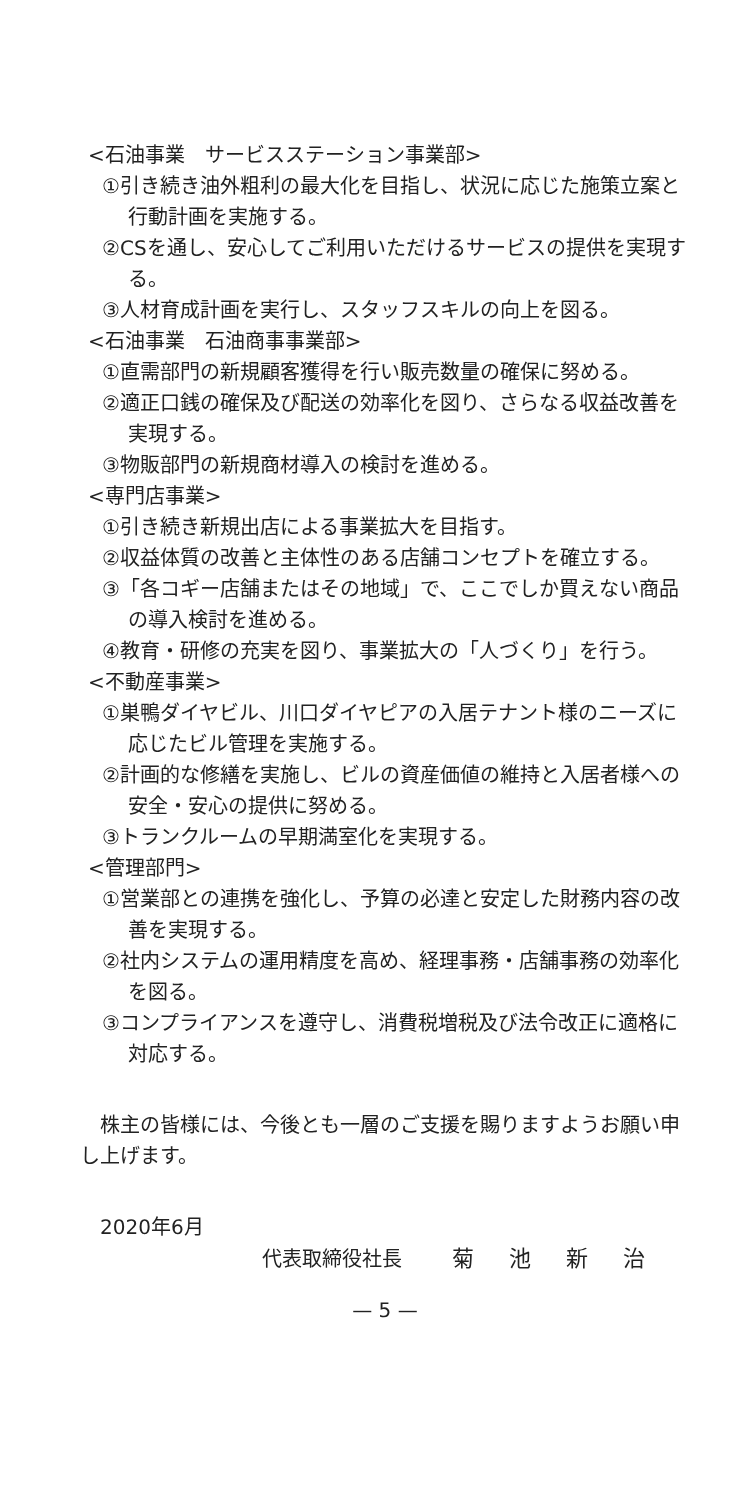<石油事業　サービスステーション事業部>
①引き続き油外粗利の最大化を目指し、状況に応じた施策立案と行動計画を実施する。
②CSを通し、安心してご利用いただけるサービスの提供を実現する。
③人材育成計画を実行し、スタッフスキルの向上を図る。
<石油事業　石油商事事業部>
①直需部門の新規顧客獲得を行い販売数量の確保に努める。
②適正口銭の確保及び配送の効率化を図り、さらなる収益改善を実現する。
③物販部門の新規商材導入の検討を進める。
<専門店事業>
①引き続き新規出店による事業拡大を目指す。
②収益体質の改善と主体性のある店舗コンセプトを確立する。
③「各コギー店舗またはその地域」で、ここでしか買えない商品の導入検討を進める。
④教育・研修の充実を図り、事業拡大の「人づくり」を行う。
<不動産事業>
①巣鴨ダイヤビル、川口ダイヤピアの入居テナント様のニーズに応じたビル管理を実施する。
②計画的な修繕を実施し、ビルの資産価値の維持と入居者様への安全・安心の提供に努める。
③トランクルームの早期満室化を実現する。
<管理部門>
①営業部との連携を強化し、予算の必達と安定した財務内容の改善を実現する。
②社内システムの運用精度を高め、経理事務・店舗事務の効率化を図る。
③コンプライアンスを遵守し、消費税増税及び法令改正に適格に対応する。
株主の皆様には、今後とも一層のご支援を賜りますようお願い申し上げます。
2020年6月
代表取締役社長 菊 池 新 治
— 5 —